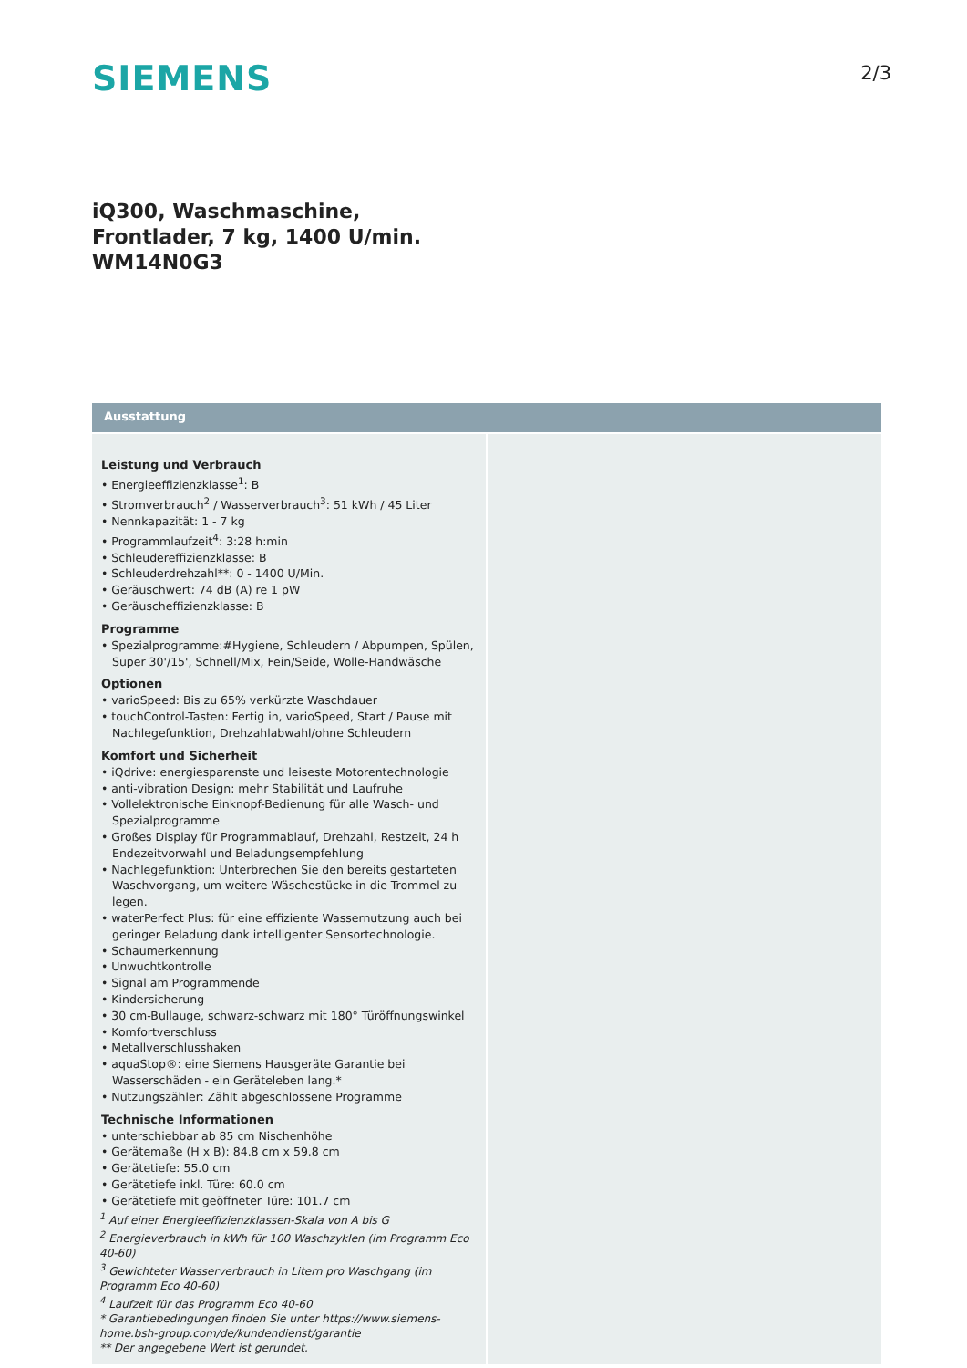SIEMENS
2/3
iQ300, Waschmaschine, Frontlader, 7 kg, 1400 U/min.
WM14N0G3
Ausstattung
Leistung und Verbrauch
• Energieeffizienzklasse<sup>1</sup>: B
• Stromverbrauch<sup>2</sup> / Wasserverbrauch<sup>3</sup>: 51 kWh / 45 Liter
• Nennkapazität: 1 - 7 kg
• Programmlaufzeit<sup>4</sup>: 3:28 h:min
• Schleudereffizienzklasse: B
• Schleuderdrehzahl**: 0 - 1400 U/Min.
• Geräuschwert: 74 dB (A) re 1 pW
• Geräuscheffizienzklasse: B
Programme
• Spezialprogramme:#Hygiene, Schleudern / Abpumpen, Spülen, Super 30'/15', Schnell/Mix, Fein/Seide, Wolle-Handwäsche
Optionen
• varioSpeed: Bis zu 65% verkürzte Waschdauer
• touchControl-Tasten: Fertig in, varioSpeed, Start / Pause mit Nachlegefunktion, Drehzahlabwahl/ohne Schleudern
Komfort und Sicherheit
• iQdrive: energiesparenste und leiseste Motorentechnologie
• anti-vibration Design: mehr Stabilität und Laufruhe
• Vollelektronische Einknopf-Bedienung für alle Wasch- und Spezialprogramme
• Großes Display für Programmablauf, Drehzahl, Restzeit, 24 h Endezeitvorwahl und Beladungsempfehlung
• Nachlegefunktion: Unterbrechen Sie den bereits gestarteten Waschvorgang, um weitere Wäschestücke in die Trommel zu legen.
• waterPerfect Plus: für eine effiziente Wassernutzung auch bei geringer Beladung dank intelligenter Sensortechnologie.
• Schaumerkennung
• Unwuchtkontrolle
• Signal am Programmende
• Kindersicherung
• 30 cm-Bullauge, schwarz-schwarz mit 180° Türöffnungswinkel
• Komfortverschluss
• Metallverschlusshaken
• aquaStop®: eine Siemens Hausgeräte Garantie bei Wasserschäden - ein Geräteleben lang.*
• Nutzungszähler: Zählt abgeschlossene Programme
Technische Informationen
• unterschiebbar ab 85 cm Nischenhöhe
• Gerätemaße (H x B): 84.8 cm x 59.8 cm
• Gerätetiefe: 55.0 cm
• Gerätetiefe inkl. Türe: 60.0 cm
• Gerätetiefe mit geöffneter Türe: 101.7 cm
<sup>1</sup> Auf einer Energieeffizienzklassen-Skala von A bis G
<sup>2</sup> Energieverbrauch in kWh für 100 Waschzyklen (im Programm Eco 40-60)
<sup>3</sup> Gewichteter Wasserverbrauch in Litern pro Waschgang (im Programm Eco 40-60)
<sup>4</sup> Laufzeit für das Programm Eco 40-60
* Garantiebedingungen finden Sie unter https://www.siemens-home.bsh-group.com/de/kundendienst/garantie
** Der angegebene Wert ist gerundet.